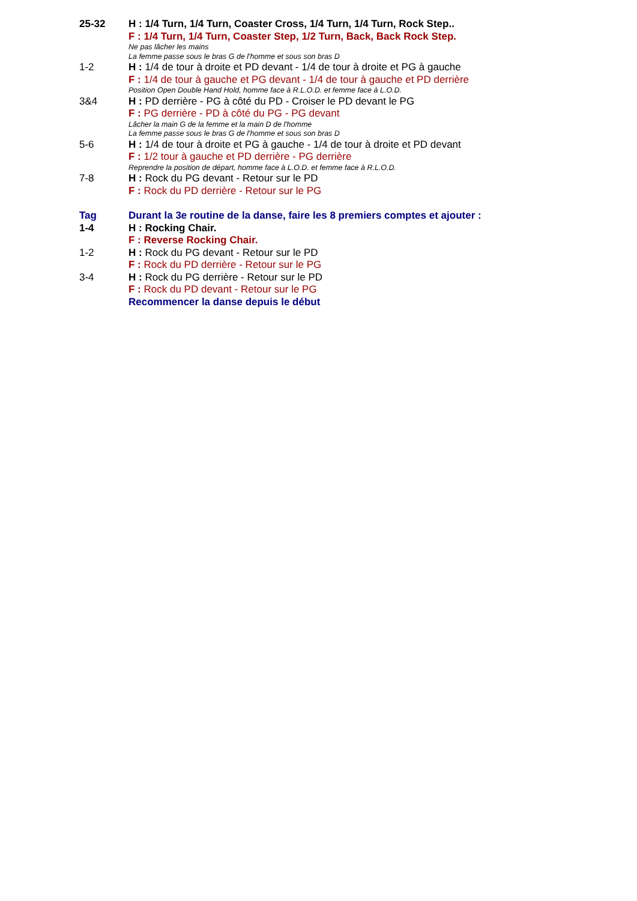25-32 H : 1/4 Turn, 1/4 Turn, Coaster Cross, 1/4 Turn, 1/4 Turn, Rock Step..
F : 1/4 Turn, 1/4 Turn, Coaster Step, 1/2 Turn, Back, Back Rock Step.
Ne pas lâcher les mains
La femme passe sous le bras G de l'homme et sous son bras D
1-2 H : 1/4 de tour à droite et PD devant - 1/4 de tour à droite et PG à gauche
F : 1/4 de tour à gauche et PG devant - 1/4 de tour à gauche et PD derrière
Position Open Double Hand Hold, homme face à R.L.O.D. et femme face à L.O.D.
3&4 H : PD derrière - PG à côté du PD - Croiser le PD devant le PG
F : PG derrière - PD à côté du PG - PG devant
Lâcher la main G de la femme et la main D de l'homme
La femme passe sous le bras G de l'homme et sous son bras D
5-6 H : 1/4 de tour à droite et PG à gauche - 1/4 de tour à droite et PD devant
F : 1/2 tour à gauche et PD derrière - PG derrière
Reprendre la position de départ, homme face à L.O.D. et femme face à R.L.O.D.
7-8 H : Rock du PG devant - Retour sur le PD
F : Rock du PD derrière - Retour sur le PG
Tag Durant la 3e routine de la danse, faire les 8 premiers comptes et ajouter :
1-4 H : Rocking Chair.
F : Reverse Rocking Chair.
1-2 H : Rock du PG devant - Retour sur le PD
F : Rock du PD derrière - Retour sur le PG
3-4 H : Rock du PG derrière - Retour sur le PD
F : Rock du PD devant - Retour sur le PG
Recommencer la danse depuis le début